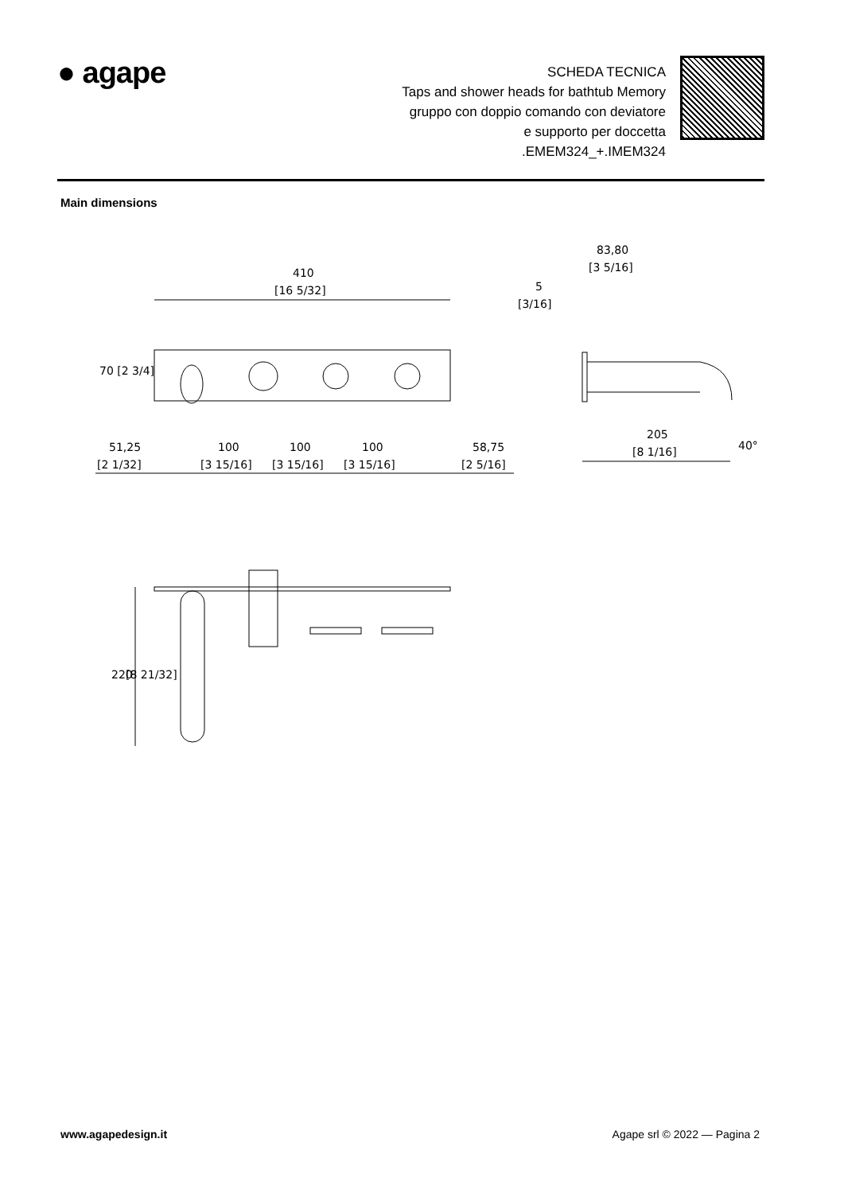● agape
SCHEDA TECNICA
Taps and shower heads for bathtub Memory
gruppo con doppio comando con deviatore
e supporto per doccetta
.EMEM324_+.IMEM324
Main dimensions
410
[16 5/32]
83,80
[3 5/16]
5
[3/16]
70 [2 3/4]
51,25
[2 1/32]
100
[3 15/16]
100
[3 15/16]
100
[3 15/16]
58,75
[2 5/16]
205
[8 1/16]
40°
220
[8 21/32]
www.agapedesign.it Agape srl © 2022 — Pagina 2